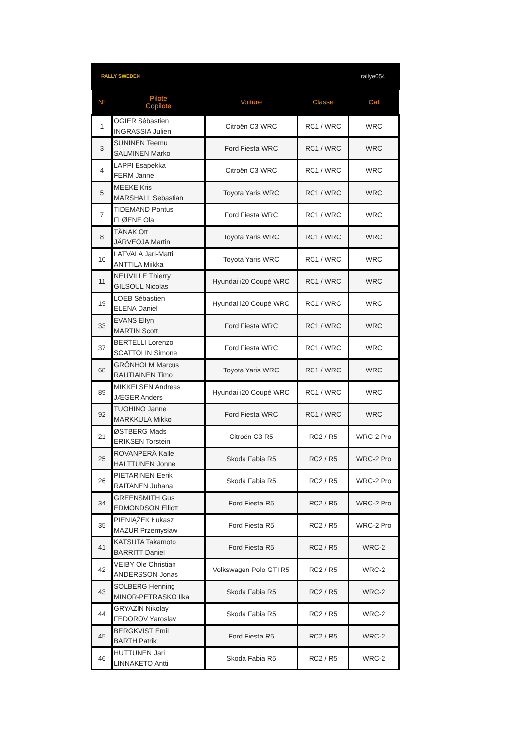RALLY SWEDEN rallye054
| N° | Pilote Copilote | Voiture | Classe | Cat |
| --- | --- | --- | --- | --- |
| 1 | OGIER Sébastien INGRASSIA Julien | Citroën C3 WRC | RC1 / WRC | WRC |
| 3 | SUNINEN Teemu SALMINEN Marko | Ford Fiesta WRC | RC1 / WRC | WRC |
| 4 | LAPPI Esapekka FERM Janne | Citroën C3 WRC | RC1 / WRC | WRC |
| 5 | MEEKE Kris MARSHALL Sebastian | Toyota Yaris WRC | RC1 / WRC | WRC |
| 7 | TIDEMAND Pontus FLØENE Ola | Ford Fiesta WRC | RC1 / WRC | WRC |
| 8 | TÄNAK Ott JÄRVEOJA Martin | Toyota Yaris WRC | RC1 / WRC | WRC |
| 10 | LATVALA Jari-Matti ANTTILA Miikka | Toyota Yaris WRC | RC1 / WRC | WRC |
| 11 | NEUVILLE Thierry GILSOUL Nicolas | Hyundai i20 Coupé WRC | RC1 / WRC | WRC |
| 19 | LOEB Sébastien ELENA Daniel | Hyundai i20 Coupé WRC | RC1 / WRC | WRC |
| 33 | EVANS Elfyn MARTIN Scott | Ford Fiesta WRC | RC1 / WRC | WRC |
| 37 | BERTELLI Lorenzo SCATTOLIN Simone | Ford Fiesta WRC | RC1 / WRC | WRC |
| 68 | GRÖNHOLM Marcus RAUTIAINEN Timo | Toyota Yaris WRC | RC1 / WRC | WRC |
| 89 | MIKKELSEN Andreas JÆGER Anders | Hyundai i20 Coupé WRC | RC1 / WRC | WRC |
| 92 | TUOHINO Janne MARKKULA Mikko | Ford Fiesta WRC | RC1 / WRC | WRC |
| 21 | ØSTBERG Mads ERIKSEN Torstein | Citroën C3 R5 | RC2 / R5 | WRC-2 Pro |
| 25 | ROVANPERÄ Kalle HALTTUNEN Jonne | Skoda Fabia R5 | RC2 / R5 | WRC-2 Pro |
| 26 | PIETARINEN Eerik RAITANEN Juhana | Skoda Fabia R5 | RC2 / R5 | WRC-2 Pro |
| 34 | GREENSMITH Gus EDMONDSON Elliott | Ford Fiesta R5 | RC2 / R5 | WRC-2 Pro |
| 35 | PIENIĄŻEK Łukasz MAZUR Przemysław | Ford Fiesta R5 | RC2 / R5 | WRC-2 Pro |
| 41 | KATSUTA Takamoto BARRITT Daniel | Ford Fiesta R5 | RC2 / R5 | WRC-2 |
| 42 | VEIBY Ole Christian ANDERSSON Jonas | Volkswagen Polo GTI R5 | RC2 / R5 | WRC-2 |
| 43 | SOLBERG Henning MINOR-PETRASKO Ilka | Skoda Fabia R5 | RC2 / R5 | WRC-2 |
| 44 | GRYAZIN Nikolay FEDOROV Yaroslav | Skoda Fabia R5 | RC2 / R5 | WRC-2 |
| 45 | BERGKVIST Emil BARTH Patrik | Ford Fiesta R5 | RC2 / R5 | WRC-2 |
| 46 | HUTTUNEN Jari LINNAKETO Antti | Skoda Fabia R5 | RC2 / R5 | WRC-2 |